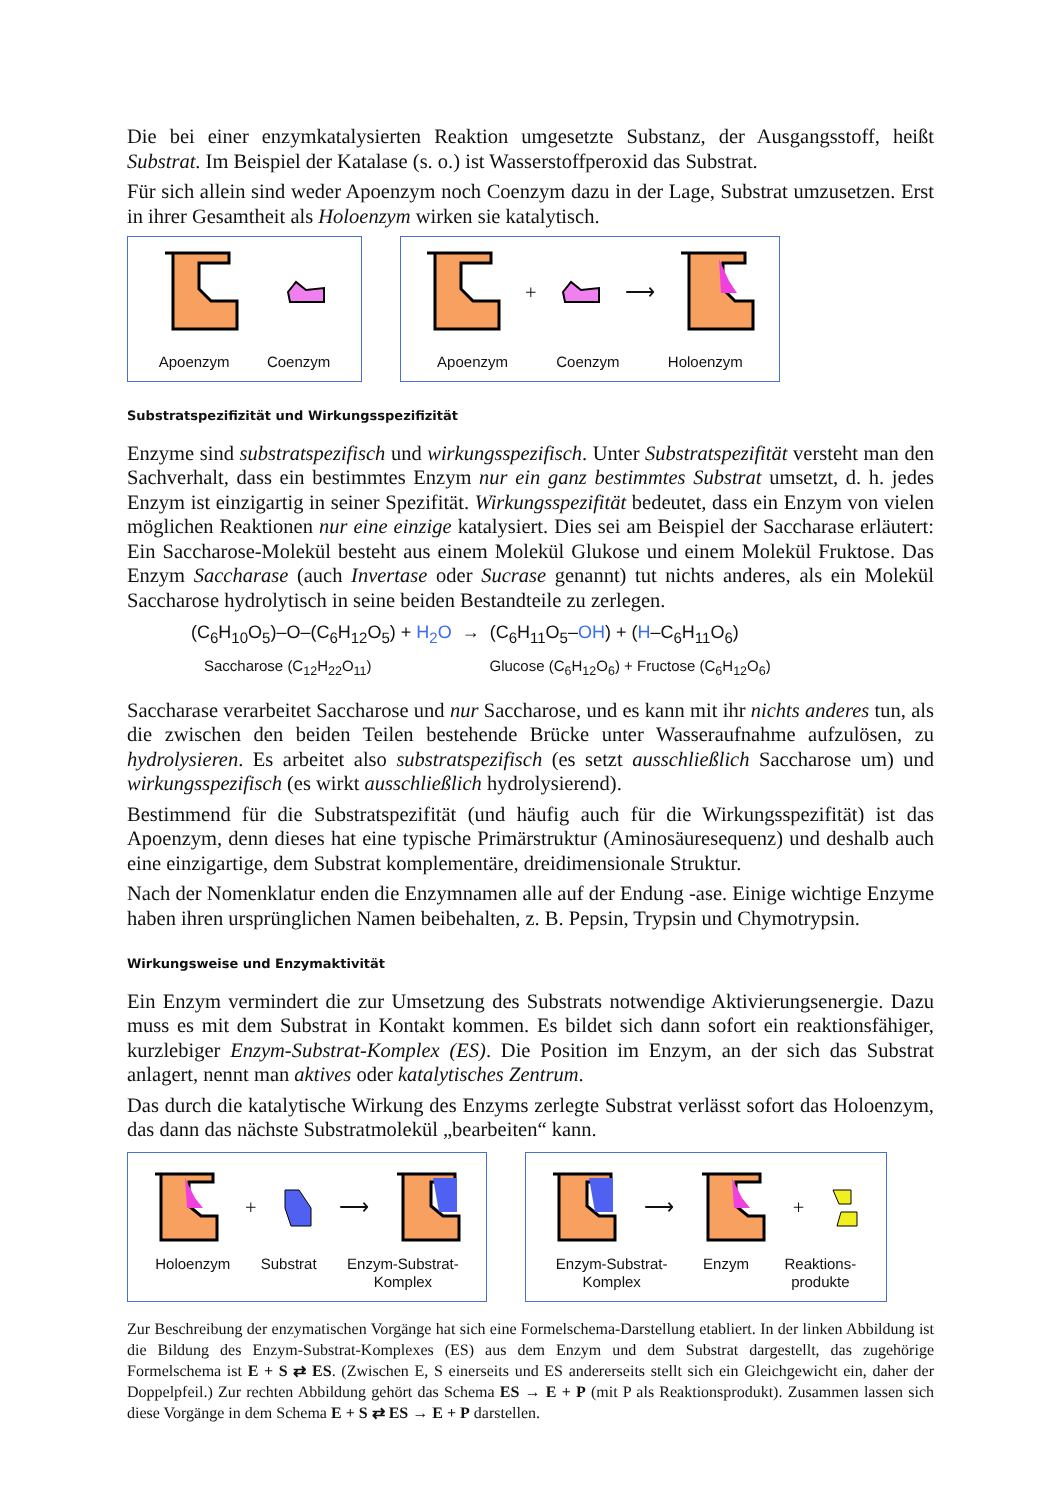Die bei einer enzymkatalysierten Reaktion umgesetzte Substanz, der Ausgangsstoff, heißt Substrat. Im Beispiel der Katalase (s. o.) ist Wasserstoffperoxid das Substrat.
Für sich allein sind weder Apoenzym noch Coenzym dazu in der Lage, Substrat umzusetzen. Erst in ihrer Gesamtheit als Holoenzym wirken sie katalytisch.
Apoenzym Coenzym
+ ⟶
Apoenzym Coenzym Holoenzym
Substratspezifizität und Wirkungsspezifizität
Enzyme sind substratspezifisch und wirkungsspezifisch. Unter Substratspezifität versteht man den Sachverhalt, dass ein bestimmtes Enzym nur ein ganz bestimmtes Substrat umsetzt, d. h. jedes Enzym ist einzigartig in seiner Spezifität. Wirkungsspezifität bedeutet, dass ein Enzym von vielen möglichen Reaktionen nur eine einzige katalysiert. Dies sei am Beispiel der Saccharase erläutert: Ein Saccharose-Molekül besteht aus einem Molekül Glukose und einem Molekül Fruktose. Das Enzym Saccharase (auch Invertase oder Sucrase genannt) tut nichts anderes, als ein Molekül Saccharose hydrolytisch in seine beiden Bestandteile zu zerlegen.
(C<sub>6</sub>H<sub>10</sub>O<sub>5</sub>)–O–(C<sub>6</sub>H<sub>12</sub>O<sub>5</sub>) + H<sub>2</sub>O → (C<sub>6</sub>H<sub>11</sub>O<sub>5</sub>–OH) + (H–C<sub>6</sub>H<sub>11</sub>O<sub>6</sub>)
Saccharose (C<sub>12</sub>H<sub>22</sub>O<sub>11</sub>) Glucose (C<sub>6</sub>H<sub>12</sub>O<sub>6</sub>) + Fructose (C<sub>6</sub>H<sub>12</sub>O<sub>6</sub>)
Saccharase verarbeitet Saccharose und nur Saccharose, und es kann mit ihr nichts anderes tun, als die zwischen den beiden Teilen bestehende Brücke unter Wasseraufnahme aufzulösen, zu hydrolysieren. Es arbeitet also substratspezifisch (es setzt ausschließlich Saccharose um) und wirkungsspezifisch (es wirkt ausschließlich hydrolysierend).
Bestimmend für die Substratspezifität (und häufig auch für die Wirkungsspezifität) ist das Apoenzym, denn dieses hat eine typische Primärstruktur (Aminosäuresequenz) und deshalb auch eine einzigartige, dem Substrat komplementäre, dreidimensionale Struktur.
Nach der Nomenklatur enden die Enzymnamen alle auf der Endung -ase. Einige wichtige Enzyme haben ihren ursprünglichen Namen beibehalten, z. B. Pepsin, Trypsin und Chymotrypsin.
Wirkungsweise und Enzymaktivität
Ein Enzym vermindert die zur Umsetzung des Substrats notwendige Aktivierungsenergie. Dazu muss es mit dem Substrat in Kontakt kommen. Es bildet sich dann sofort ein reaktionsfähiger, kurzlebiger Enzym-Substrat-Komplex (ES). Die Position im Enzym, an der sich das Substrat anlagert, nennt man aktives oder katalytisches Zentrum.
Das durch die katalytische Wirkung des Enzyms zerlegte Substrat verlässt sofort das Holoenzym, das dann das nächste Substratmolekül „bearbeiten“ kann.
+ ⟶
Holoenzym Substrat Enzym-Substrat-
Komplex
⟶ +
Enzym-Substrat-
Komplex Enzym Reaktions-
produkte
Zur Beschreibung der enzymatischen Vorgänge hat sich eine Formelschema-Darstellung etabliert. In der linken Abbildung ist die Bildung des Enzym-Substrat-Komplexes (ES) aus dem Enzym und dem Substrat dargestellt, das zugehörige Formelschema ist E + S ⇄ ES. (Zwischen E, S einerseits und ES andererseits stellt sich ein Gleichgewicht ein, daher der Doppelpfeil.) Zur rechten Abbildung gehört das Schema ES → E + P (mit P als Reaktionsprodukt). Zusammen lassen sich diese Vorgänge in dem Schema E + S ⇄ ES → E + P darstellen.